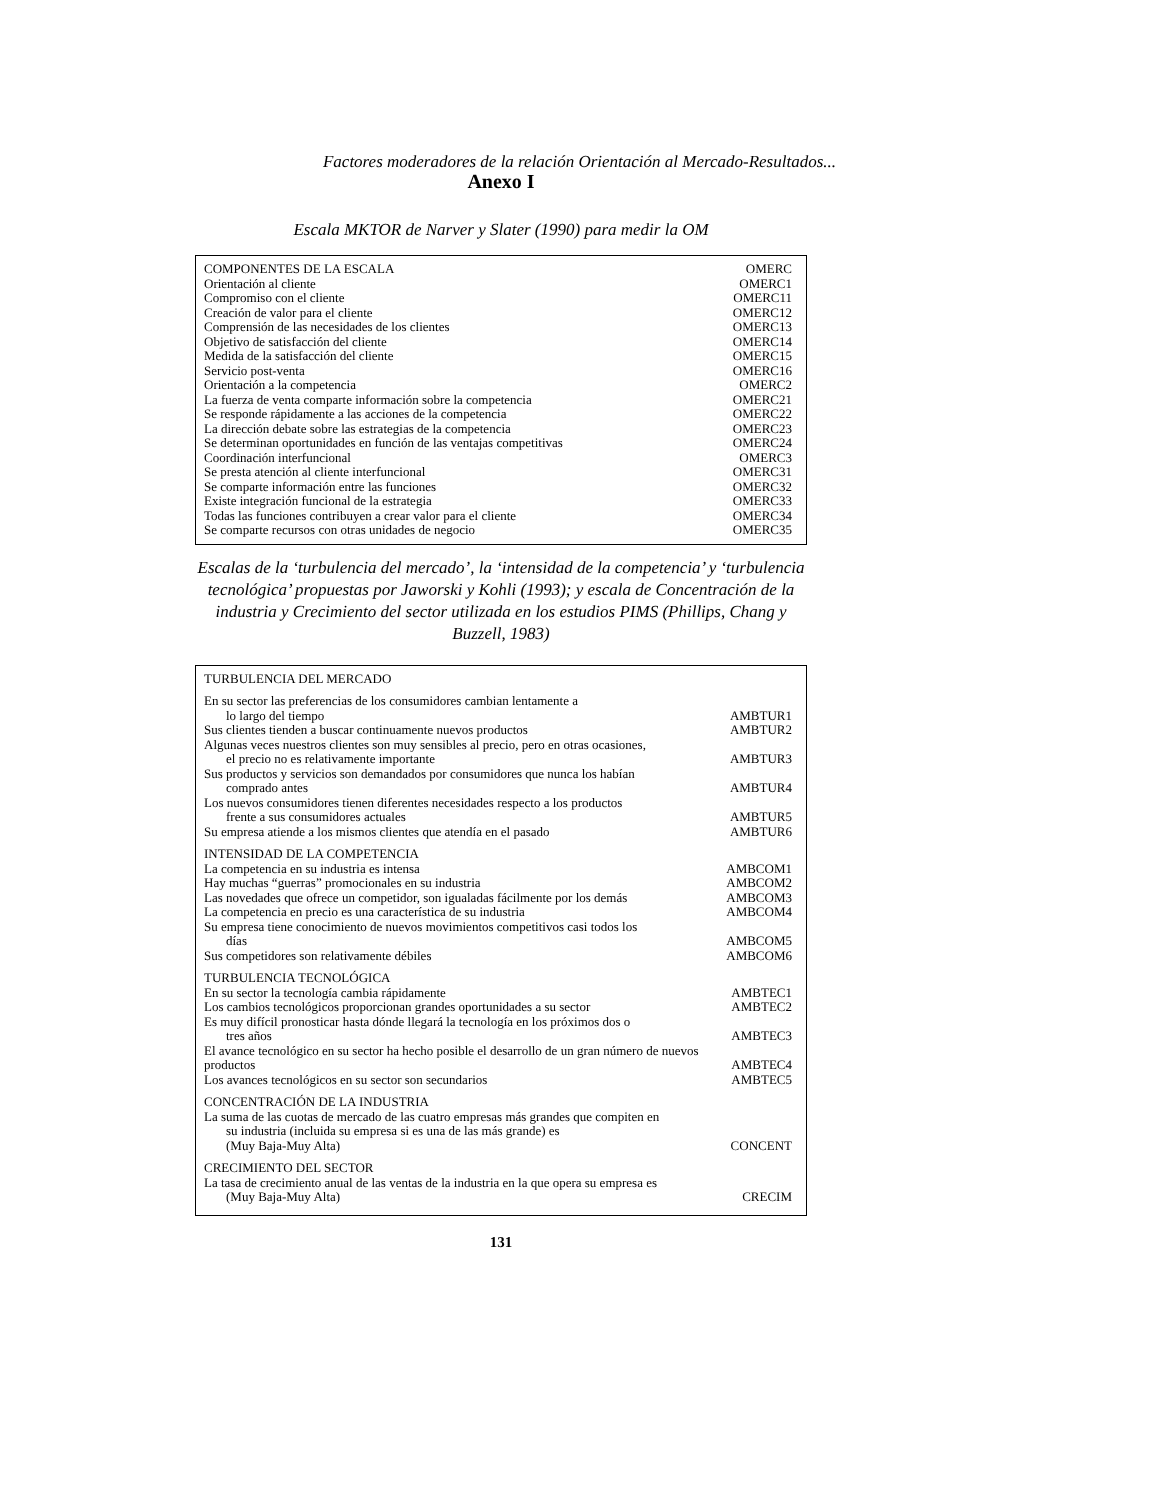Factores moderadores de la relación Orientación al Mercado-Resultados...
Anexo I
Escala MKTOR de Narver y Slater (1990) para medir la OM
| COMPONENTES DE LA ESCALA | OMERC |
| Orientación al cliente | OMERC1 |
| Compromiso con el cliente | OMERC11 |
| Creación de valor para el cliente | OMERC12 |
| Comprensión de las necesidades de los clientes | OMERC13 |
| Objetivo de satisfacción del cliente | OMERC14 |
| Medida de la satisfacción del cliente | OMERC15 |
| Servicio post-venta | OMERC16 |
| Orientación a la competencia | OMERC2 |
| La fuerza de venta comparte información sobre la competencia | OMERC21 |
| Se responde rápidamente a las acciones de la competencia | OMERC22 |
| La dirección debate sobre las estrategias de la competencia | OMERC23 |
| Se determinan oportunidades en función de las ventajas competitivas | OMERC24 |
| Coordinación interfuncional | OMERC3 |
| Se presta atención al cliente interfuncional | OMERC31 |
| Se comparte información entre las funciones | OMERC32 |
| Existe integración funcional de la estrategia | OMERC33 |
| Todas las funciones contribuyen a crear valor para el cliente | OMERC34 |
| Se comparte recursos con otras unidades de negocio | OMERC35 |
Escalas de la ‘turbulencia del mercado’, la ‘intensidad de la competencia’ y ‘turbulencia tecnológica’ propuestas por Jaworski y Kohli (1993); y escala de Concentración de la industria y Crecimiento del sector utilizada en los estudios PIMS (Phillips, Chang y Buzzell, 1983)
| TURBULENCIA DEL MERCADO | |
| En su sector las preferencias de los consumidores cambian lentamente a lo largo del tiempo | AMBTUR1 |
| Sus clientes tienden a buscar continuamente nuevos productos | AMBTUR2 |
| Algunas veces nuestros clientes son muy sensibles al precio, pero en otras ocasiones, el precio no es relativamente importante | AMBTUR3 |
| Sus productos y servicios son demandados por consumidores que nunca los habían comprado antes | AMBTUR4 |
| Los nuevos consumidores tienen diferentes necesidades respecto a los productos frente a sus consumidores actuales | AMBTUR5 |
| Su empresa atiende a los mismos clientes que atendía en el pasado | AMBTUR6 |
| INTENSIDAD DE LA COMPETENCIA | |
| La competencia en su industria es intensa | AMBCOM1 |
| Hay muchas “guerras” promocionales en su industria | AMBCOM2 |
| Las novedades que ofrece un competidor, son igualadas fácilmente por los demás | AMBCOM3 |
| La competencia en precio es una característica de su industria | AMBCOM4 |
| Su empresa tiene conocimiento de nuevos movimientos competitivos casi todos los días | AMBCOM5 |
| Sus competidores son relativamente débiles | AMBCOM6 |
| TURBULENCIA TECNOLÓGICA | |
| En su sector la tecnología cambia rápidamente | AMBTEC1 |
| Los cambios tecnológicos proporcionan grandes oportunidades a su sector | AMBTEC2 |
| Es muy difícil pronosticar hasta dónde llegará la tecnología en los próximos dos o tres años | AMBTEC3 |
| El avance tecnológico en su sector ha hecho posible el desarrollo de un gran número de nuevos productos | AMBTEC4 |
| Los avances tecnológicos en su sector son secundarios | AMBTEC5 |
| CONCENTRACIÓN DE LA INDUSTRIA | |
| La suma de las cuotas de mercado de las cuatro empresas más grandes que compiten en su industria (incluida su empresa si es una de las más grande) es (Muy Baja-Muy Alta) | CONCENT |
| CRECIMIENTO DEL SECTOR | |
| La tasa de crecimiento anual de las ventas de la industria en la que opera su empresa es (Muy Baja-Muy Alta) | CRECIM |
131